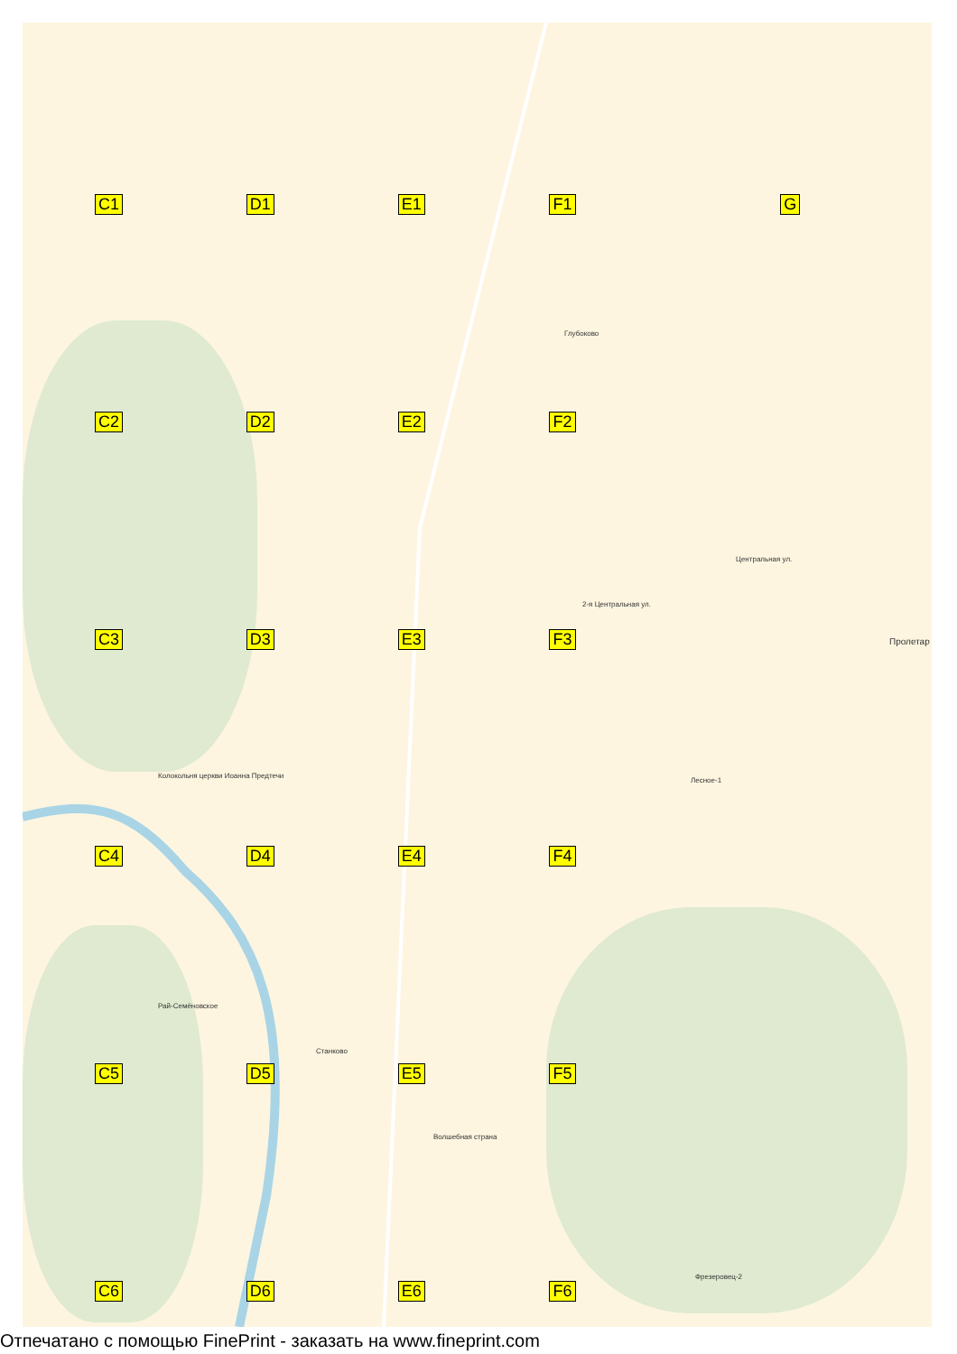C1
D1
E1
F1
G
Глубоково
Колокольня церкви Иоанна Предтечи
Лесное-1
Пролетар
Рай-Семёновское
Станково
Волшебная страна
Фрезеровец-2
2-я Центральная ул.
Центральная ул.
C2
D2
E2
F2
C3
D3
E3
F3
C4
D4
E4
F4
C5
D5
E5
F5
C6
D6
E6
F6
Отпечатано с помощью FinePrint - заказать на www.fineprint.com